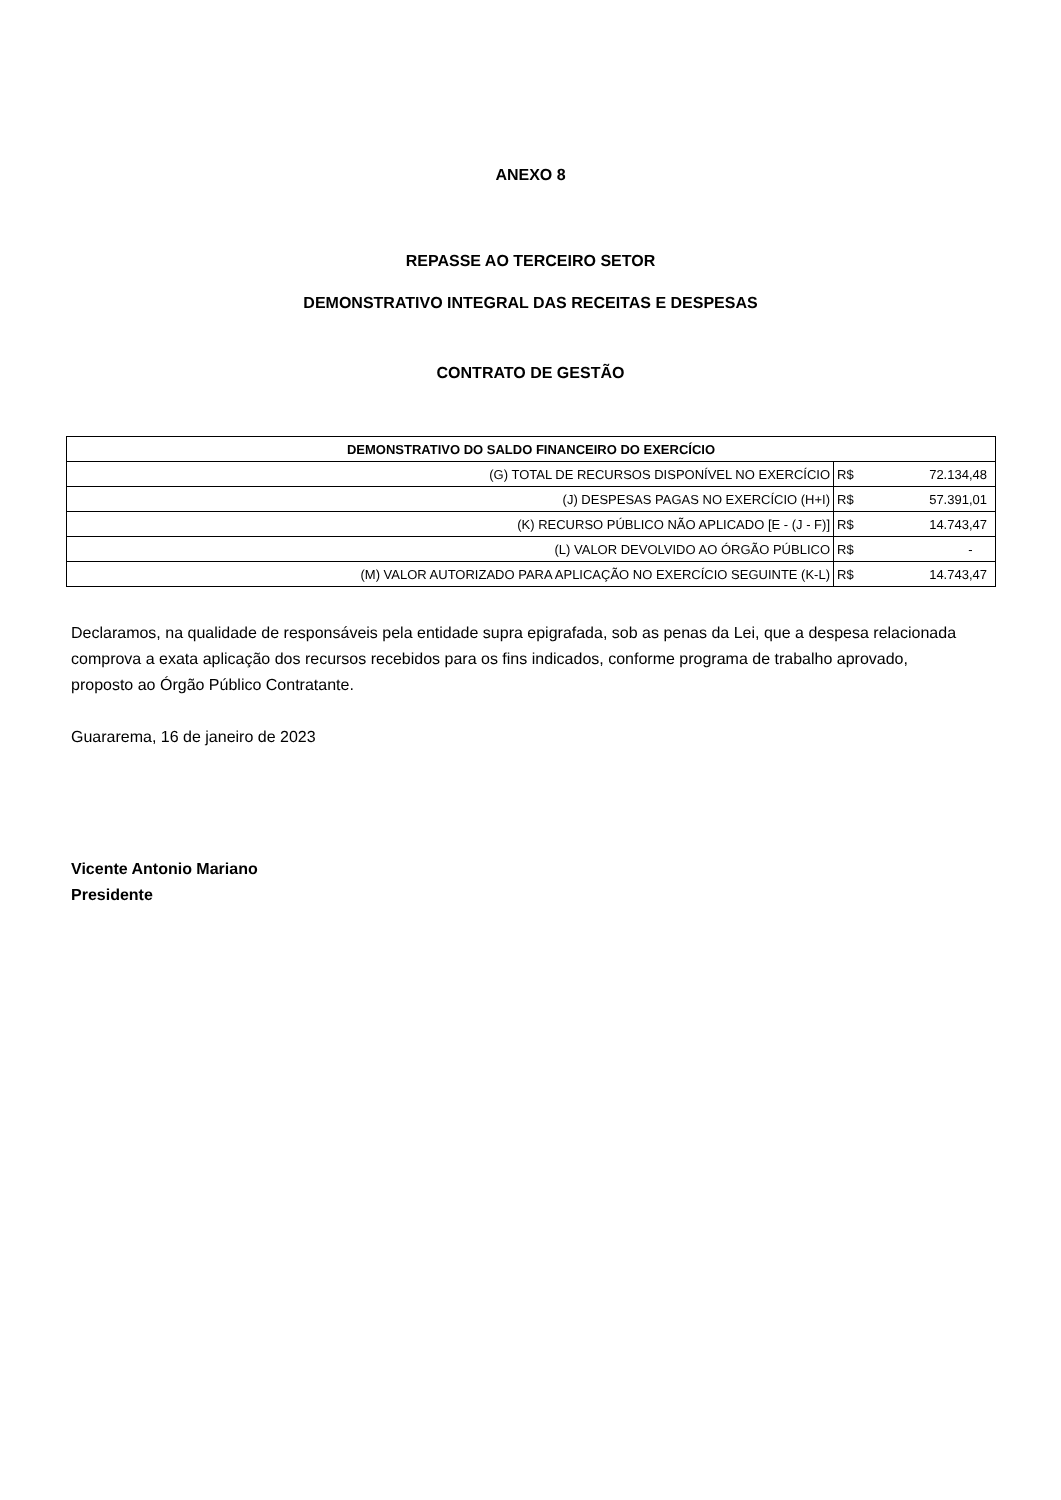ANEXO 8
REPASSE AO TERCEIRO SETOR
DEMONSTRATIVO INTEGRAL DAS RECEITAS E DESPESAS
CONTRATO DE GESTÃO
| DEMONSTRATIVO DO SALDO FINANCEIRO DO EXERCÍCIO | | |
| --- | --- | --- |
| (G) TOTAL DE RECURSOS DISPONÍVEL NO EXERCÍCIO | R$ | 72.134,48 |
| (J) DESPESAS PAGAS NO EXERCÍCIO (H+I) | R$ | 57.391,01 |
| (K) RECURSO PÚBLICO NÃO APLICADO [E - (J - F)] | R$ | 14.743,47 |
| (L) VALOR DEVOLVIDO AO ÓRGÃO PÚBLICO | R$ | - |
| (M) VALOR AUTORIZADO PARA APLICAÇÃO NO EXERCÍCIO SEGUINTE (K-L) | R$ | 14.743,47 |
Declaramos, na qualidade de responsáveis pela entidade supra epigrafada, sob as penas da Lei, que a despesa relacionada comprova a exata aplicação dos recursos recebidos para os fins indicados, conforme programa de trabalho aprovado, proposto ao Órgão Público Contratante.
Guararema, 16 de janeiro de 2023
Vicente Antonio Mariano
Presidente